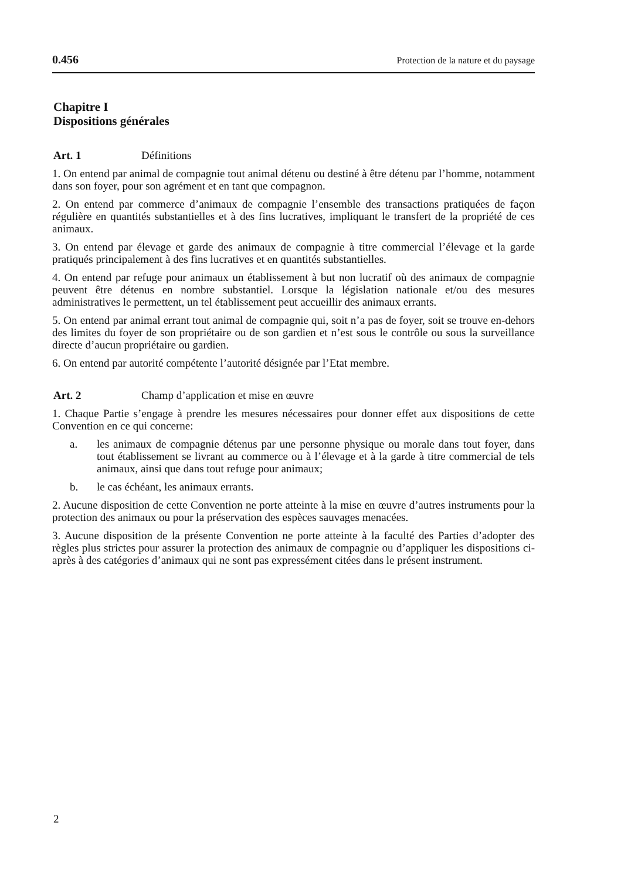0.456 Protection de la nature et du paysage
Chapitre I
Dispositions générales
Art. 1 Définitions
1. On entend par animal de compagnie tout animal détenu ou destiné à être détenu par l’homme, notamment dans son foyer, pour son agrément et en tant que compagnon.
2. On entend par commerce d’animaux de compagnie l’ensemble des transactions pratiquées de façon régulière en quantités substantielles et à des fins lucratives, impliquant le transfert de la propriété de ces animaux.
3. On entend par élevage et garde des animaux de compagnie à titre commercial l’élevage et la garde pratiqués principalement à des fins lucratives et en quantités substantielles.
4. On entend par refuge pour animaux un établissement à but non lucratif où des animaux de compagnie peuvent être détenus en nombre substantiel. Lorsque la législation nationale et/ou des mesures administratives le permettent, un tel établissement peut accueillir des animaux errants.
5. On entend par animal errant tout animal de compagnie qui, soit n’a pas de foyer, soit se trouve en-dehors des limites du foyer de son propriétaire ou de son gardien et n’est sous le contrôle ou sous la surveillance directe d’aucun propriétaire ou gardien.
6. On entend par autorité compétente l’autorité désignée par l’Etat membre.
Art. 2 Champ d’application et mise en œuvre
1. Chaque Partie s’engage à prendre les mesures nécessaires pour donner effet aux dispositions de cette Convention en ce qui concerne:
a. les animaux de compagnie détenus par une personne physique ou morale dans tout foyer, dans tout établissement se livrant au commerce ou à l’élevage et à la garde à titre commercial de tels animaux, ainsi que dans tout refuge pour animaux;
b. le cas échéant, les animaux errants.
2. Aucune disposition de cette Convention ne porte atteinte à la mise en œuvre d’autres instruments pour la protection des animaux ou pour la préservation des espèces sauvages menacées.
3. Aucune disposition de la présente Convention ne porte atteinte à la faculté des Parties d’adopter des règles plus strictes pour assurer la protection des animaux de compagnie ou d’appliquer les dispositions ci-après à des catégories d’animaux qui ne sont pas expressément citées dans le présent instrument.
2